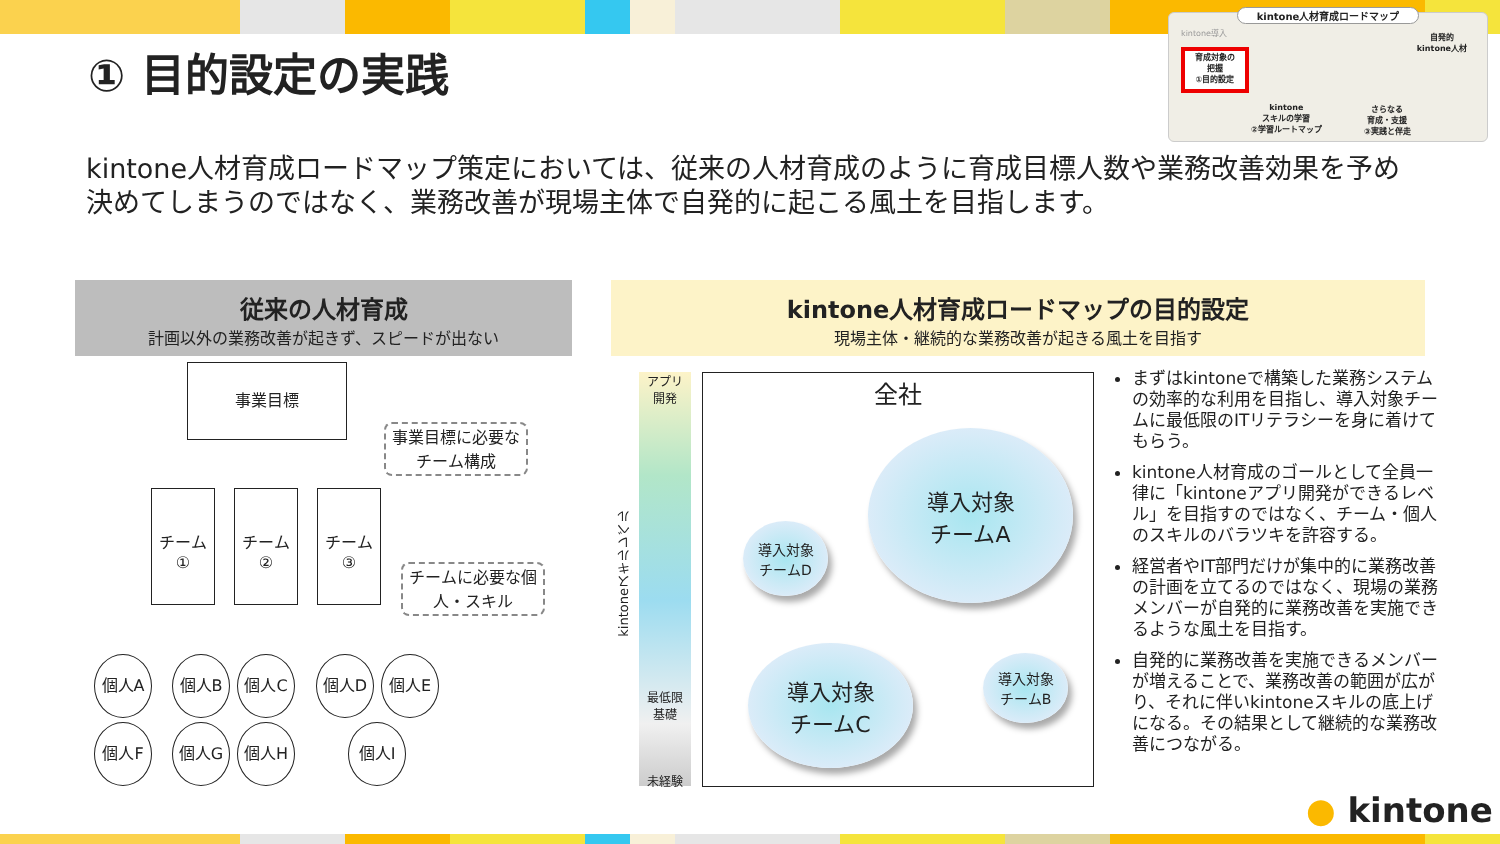① 目的設定の実践
kintone人材育成ロードマップ
kintone導入
自発的
kintone人材
育成対象の
把握
①目的設定
kintone
スキルの学習
②学習ルートマップ
さらなる
育成・支援
③実践と伴走
kintone人材育成ロードマップ策定においては、従来の人材育成のように育成目標人数や業務改善効果を予め決めてしまうのではなく、業務改善が現場主体で自発的に起こる風土を目指します。
従来の人材育成
計画以外の業務改善が起きず、スピードが出ない
kintone人材育成ロードマップの目的設定
現場主体・継続的な業務改善が起きる風土を目指す
事業目標
事業目標に必要なチーム構成
チーム
①
チーム
②
チーム
③
チームに必要な個人・スキル
個人A 個人B 個人C 個人D 個人E
個人F 個人G 個人H 個人I
アプリ
開発
最低限
基礎
未経験
kintoneスキルレベル
全社
導入対象
チームA
導入対象
チームD
導入対象
チームC
導入対象
チームB
まずはkintoneで構築した業務システムの効率的な利用を目指し、導入対象チームに最低限のITリテラシーを身に着けてもらう。
kintone人材育成のゴールとして全員一律に「kintoneアプリ開発ができるレベル」を目指すのではなく、チーム・個人のスキルのバラツキを許容する。
経営者やIT部門だけが集中的に業務改善の計画を立てるのではなく、現場の業務メンバーが自発的に業務改善を実施できるような風土を目指す。
自発的に業務改善を実施できるメンバーが増えることで、業務改善の範囲が広がり、それに伴いkintoneスキルの底上げになる。その結果として継続的な業務改善につながる。
● kintone